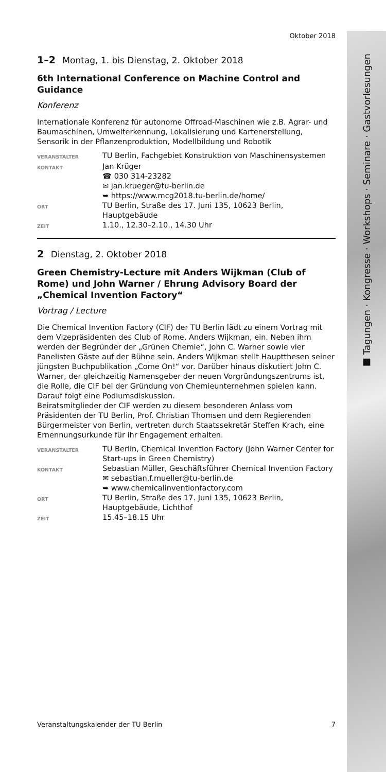■ Tagungen · Kongresse · Workshops · Seminare · Gastvorlesungen
Oktober 2018
1–2 Montag, 1. bis Dienstag, 2. Oktober 2018
6th International Conference on Machine Control and Guidance
Konferenz
Internationale Konferenz für autonome Offroad-Maschinen wie z.B. Agrar- und Baumaschinen, Umwelterkennung, Lokalisierung und Kartenerstellung, Sensorik in der Pflanzenproduktion, Modellbildung und Robotik
VERANSTALTER
TU Berlin, Fachgebiet Konstruktion von Maschinensystemen
KONTAKT
Jan Krüger
☎ 030 314-23282
✉ jan.krueger@tu-berlin.de
➥ https://www.mcg2018.tu-berlin.de/home/
ORT
TU Berlin, Straße des 17. Juni 135, 10623 Berlin, Hauptgebäude
ZEIT
1.10., 12.30–2.10., 14.30 Uhr
2 Dienstag, 2. Oktober 2018
Green Chemistry-Lecture mit Anders Wijkman (Club of Rome) und John Warner / Ehrung Advisory Board der „Chemical Invention Factory“
Vortrag / Lecture
Die Chemical Invention Factory (CIF) der TU Berlin lädt zu einem Vortrag mit dem Vizepräsidenten des Club of Rome, Anders Wijkman, ein. Neben ihm werden der Begründer der „Grünen Chemie“, John C. Warner sowie vier Panelisten Gäste auf der Bühne sein. Anders Wijkman stellt Hauptthesen seiner jüngsten Buchpublikation „Come On!“ vor. Darüber hinaus diskutiert John C. Warner, der gleichzeitig Namensgeber der neuen Vorgründungszentrums ist, die Rolle, die CIF bei der Gründung von Chemieunternehmen spielen kann. Darauf folgt eine Podiumsdiskussion.
Beiratsmitglieder der CIF werden zu diesem besonderen Anlass vom Präsidenten der TU Berlin, Prof. Christian Thomsen und dem Regierenden Bürgermeister von Berlin, vertreten durch Staatssekretär Steffen Krach, eine Ernennungsurkunde für ihr Engagement erhalten.
VERANSTALTER
TU Berlin, Chemical Invention Factory (John Warner Center for Start-ups in Green Chemistry)
KONTAKT
Sebastian Müller, Geschäftsführer Chemical Invention Factory
✉ sebastian.f.mueller@tu-berlin.de
➥ www.chemicalinventionfactory.com
ORT
TU Berlin, Straße des 17. Juni 135, 10623 Berlin, Hauptgebäude, Lichthof
ZEIT
15.45–18.15 Uhr
Veranstaltungskalender der TU Berlin 7